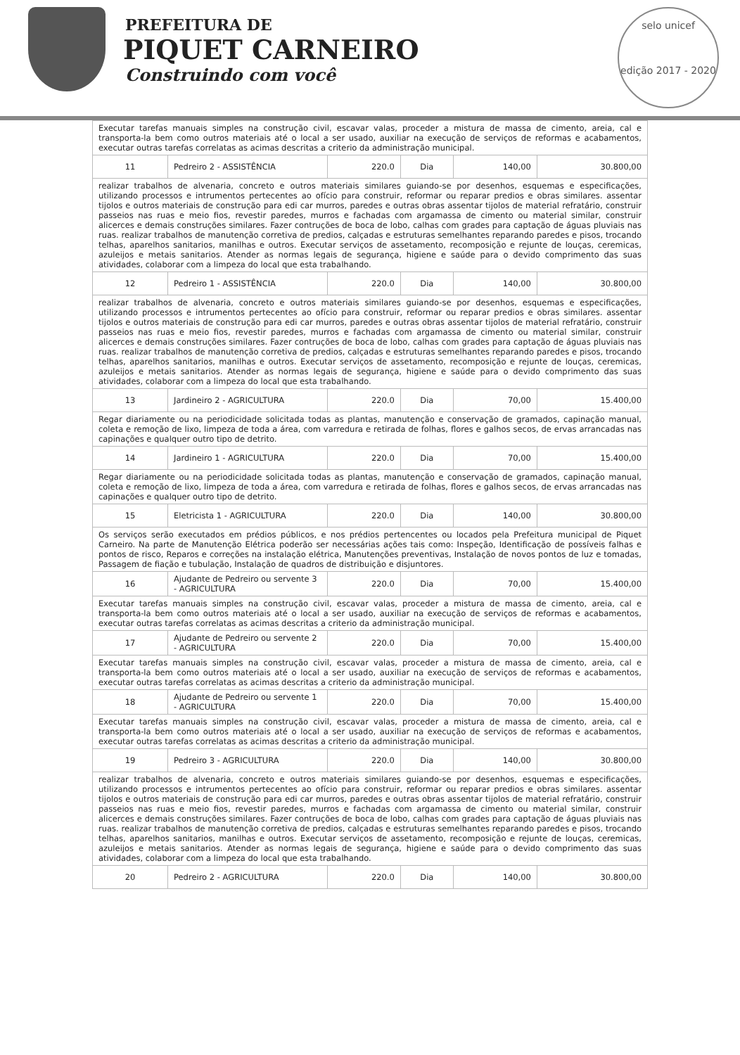PREFEITURA DE
PIQUET CARNEIRO
Construindo com você
selo unicef
edição 2017 - 2020
| Executar tarefas manuais simples na construção civil, escavar valas, proceder a mistura de massa de cimento, areia, cal e transporta-la bem como outros materiais até o local a ser usado, auxiliar na execução de serviços de reformas e acabamentos, executar outras tarefas correlatas as acimas descritas a criterio da administração municipal. | | | | | |
| 11 | Pedreiro 2 - ASSISTÊNCIA | 220.0 | Dia | 140,00 | 30.800,00 |
| realizar trabalhos de alvenaria, concreto e outros materiais similares guiando-se por desenhos, esquemas e especificações, utilizando processos e intrumentos pertecentes ao ofício para construir, reformar ou reparar predios e obras similares. assentar tijolos e outros materiais de construção para edi car murros, paredes e outras obras assentar tijolos de material refratário, construir passeios nas ruas e meio fios, revestir paredes, murros e fachadas com argamassa de cimento ou material similar, construir alicerces e demais construções similares. Fazer contruções de boca de lobo, calhas com grades para captação de águas pluviais nas ruas. realizar trabalhos de manutenção corretiva de predios, calçadas e estruturas semelhantes reparando paredes e pisos, trocando telhas, aparelhos sanitarios, manilhas e outros. Executar serviços de assetamento, recomposição e rejunte de louças, ceremicas, azuleijos e metais sanitarios. Atender as normas legais de segurança, higiene e saúde para o devido comprimento das suas atividades, colaborar com a limpeza do local que esta trabalhando. | | | | | |
| 12 | Pedreiro 1 - ASSISTÊNCIA | 220.0 | Dia | 140,00 | 30.800,00 |
| realizar trabalhos de alvenaria, concreto e outros materiais similares guiando-se por desenhos, esquemas e especificações, utilizando processos e intrumentos pertecentes ao ofício para construir, reformar ou reparar predios e obras similares. assentar tijolos e outros materiais de construção para edi car murros, paredes e outras obras assentar tijolos de material refratário, construir passeios nas ruas e meio fios, revestir paredes, murros e fachadas com argamassa de cimento ou material similar, construir alicerces e demais construções similares. Fazer contruções de boca de lobo, calhas com grades para captação de águas pluviais nas ruas. realizar trabalhos de manutenção corretiva de predios, calçadas e estruturas semelhantes reparando paredes e pisos, trocando telhas, aparelhos sanitarios, manilhas e outros. Executar serviços de assetamento, recomposição e rejunte de louças, ceremicas, azuleijos e metais sanitarios. Atender as normas legais de segurança, higiene e saúde para o devido comprimento das suas atividades, colaborar com a limpeza do local que esta trabalhando. | | | | | |
| 13 | Jardineiro 2 - AGRICULTURA | 220.0 | Dia | 70,00 | 15.400,00 |
| Regar diariamente ou na periodicidade solicitada todas as plantas, manutenção e conservação de gramados, capinação manual, coleta e remoção de lixo, limpeza de toda a área, com varredura e retirada de folhas, flores e galhos secos, de ervas arrancadas nas capinações e qualquer outro tipo de detrito. | | | | | |
| 14 | Jardineiro 1 - AGRICULTURA | 220.0 | Dia | 70,00 | 15.400,00 |
| Regar diariamente ou na periodicidade solicitada todas as plantas, manutenção e conservação de gramados, capinação manual, coleta e remoção de lixo, limpeza de toda a área, com varredura e retirada de folhas, flores e galhos secos, de ervas arrancadas nas capinações e qualquer outro tipo de detrito. | | | | | |
| 15 | Eletricista 1 - AGRICULTURA | 220.0 | Dia | 140,00 | 30.800,00 |
| Os serviços serão executados em prédios públicos, e nos prédios pertencentes ou locados pela Prefeitura municipal de Piquet Carneiro. Na parte de Manutenção Elétrica poderão ser necessárias ações tais como: Inspeção, Identificação de possíveis falhas e pontos de risco, Reparos e correções na instalação elétrica, Manutenções preventivas, Instalação de novos pontos de luz e tomadas, Passagem de fiação e tubulação, Instalação de quadros de distribuição e disjuntores. | | | | | |
| 16 | Ajudante de Pedreiro ou servente 3 - AGRICULTURA | 220.0 | Dia | 70,00 | 15.400,00 |
| Executar tarefas manuais simples na construção civil, escavar valas, proceder a mistura de massa de cimento, areia, cal e transporta-la bem como outros materiais até o local a ser usado, auxiliar na execução de serviços de reformas e acabamentos, executar outras tarefas correlatas as acimas descritas a criterio da administração municipal. | | | | | |
| 17 | Ajudante de Pedreiro ou servente 2 - AGRICULTURA | 220.0 | Dia | 70,00 | 15.400,00 |
| Executar tarefas manuais simples na construção civil, escavar valas, proceder a mistura de massa de cimento, areia, cal e transporta-la bem como outros materiais até o local a ser usado, auxiliar na execução de serviços de reformas e acabamentos, executar outras tarefas correlatas as acimas descritas a criterio da administração municipal. | | | | | |
| 18 | Ajudante de Pedreiro ou servente 1 - AGRICULTURA | 220.0 | Dia | 70,00 | 15.400,00 |
| Executar tarefas manuais simples na construção civil, escavar valas, proceder a mistura de massa de cimento, areia, cal e transporta-la bem como outros materiais até o local a ser usado, auxiliar na execução de serviços de reformas e acabamentos, executar outras tarefas correlatas as acimas descritas a criterio da administração municipal. | | | | | |
| 19 | Pedreiro 3 - AGRICULTURA | 220.0 | Dia | 140,00 | 30.800,00 |
| realizar trabalhos de alvenaria, concreto e outros materiais similares guiando-se por desenhos, esquemas e especificações, utilizando processos e intrumentos pertecentes ao ofício para construir, reformar ou reparar predios e obras similares. assentar tijolos e outros materiais de construção para edi car murros, paredes e outras obras assentar tijolos de material refratário, construir passeios nas ruas e meio fios, revestir paredes, murros e fachadas com argamassa de cimento ou material similar, construir alicerces e demais construções similares. Fazer contruções de boca de lobo, calhas com grades para captação de águas pluviais nas ruas. realizar trabalhos de manutenção corretiva de predios, calçadas e estruturas semelhantes reparando paredes e pisos, trocando telhas, aparelhos sanitarios, manilhas e outros. Executar serviços de assetamento, recomposição e rejunte de louças, ceremicas, azuleijos e metais sanitarios. Atender as normas legais de segurança, higiene e saúde para o devido comprimento das suas atividades, colaborar com a limpeza do local que esta trabalhando. | | | | | |
| 20 | Pedreiro 2 - AGRICULTURA | 220.0 | Dia | 140,00 | 30.800,00 |